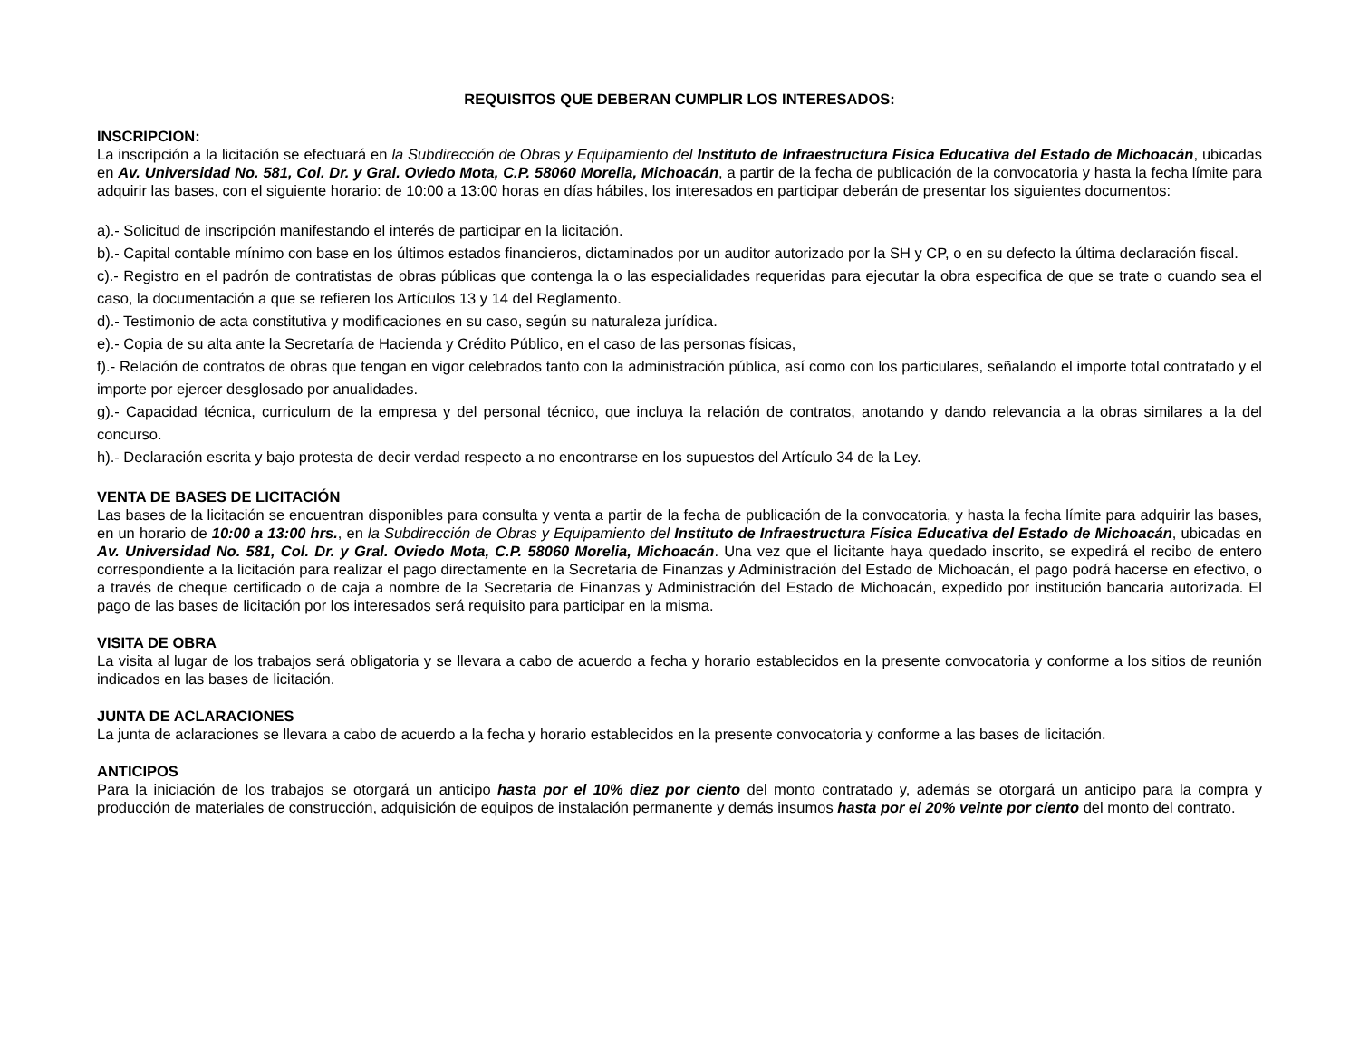REQUISITOS QUE DEBERAN CUMPLIR LOS INTERESADOS:
INSCRIPCION:
La inscripción a la licitación se efectuará en la Subdirección de Obras y Equipamiento del Instituto de Infraestructura Física Educativa del Estado de Michoacán, ubicadas en Av. Universidad No. 581, Col. Dr. y Gral. Oviedo Mota, C.P. 58060 Morelia, Michoacán, a partir de la fecha de publicación de la convocatoria y hasta la fecha límite para adquirir las bases, con el siguiente horario: de 10:00 a 13:00 horas en días hábiles, los interesados en participar deberán de presentar los siguientes documentos:
a).- Solicitud de inscripción manifestando el interés de participar en la licitación.
b).- Capital contable mínimo con base en los últimos estados financieros, dictaminados por un auditor autorizado por la SH y CP, o en su defecto la última declaración fiscal.
c).- Registro en el padrón de contratistas de obras públicas que contenga la o las especialidades requeridas para ejecutar la obra especifica de que se trate o cuando sea el caso, la documentación a que se refieren los Artículos 13 y 14 del Reglamento.
d).- Testimonio de acta constitutiva y modificaciones en su caso, según su naturaleza jurídica.
e).- Copia de su alta ante la Secretaría de Hacienda y Crédito Público, en el caso de las personas físicas,
f).- Relación de contratos de obras que tengan en vigor celebrados tanto con la administración pública, así como con los particulares, señalando el importe total contratado y el importe por ejercer desglosado por anualidades.
g).- Capacidad técnica, curriculum de la empresa y del personal técnico, que incluya la relación de contratos, anotando y dando relevancia a la obras similares a la del concurso.
h).- Declaración escrita y bajo protesta de decir verdad respecto a no encontrarse en los supuestos del Artículo 34 de la Ley.
VENTA DE BASES DE LICITACIÓN
Las bases de la licitación se encuentran disponibles para consulta y venta a partir de la fecha de publicación de la convocatoria, y hasta la fecha límite para adquirir las bases, en un horario de 10:00 a 13:00 hrs., en la Subdirección de Obras y Equipamiento del Instituto de Infraestructura Física Educativa del Estado de Michoacán, ubicadas en Av. Universidad No. 581, Col. Dr. y Gral. Oviedo Mota, C.P. 58060 Morelia, Michoacán. Una vez que el licitante haya quedado inscrito, se expedirá el recibo de entero correspondiente a la licitación para realizar el pago directamente en la Secretaria de Finanzas y Administración del Estado de Michoacán, el pago podrá hacerse en efectivo, o a través de cheque certificado o de caja a nombre de la Secretaria de Finanzas y Administración del Estado de Michoacán, expedido por institución bancaria autorizada. El pago de las bases de licitación por los interesados será requisito para participar en la misma.
VISITA DE OBRA
La visita al lugar de los trabajos será obligatoria y se llevara a cabo de acuerdo a fecha y horario establecidos en la presente convocatoria y conforme a los sitios de reunión indicados en las bases de licitación.
JUNTA DE ACLARACIONES
La junta de aclaraciones se llevara a cabo de acuerdo a la fecha y horario establecidos en la presente convocatoria y conforme a las bases de licitación.
ANTICIPOS
Para la iniciación de los trabajos se otorgará un anticipo hasta por el 10% diez por ciento del monto contratado y, además se otorgará un anticipo para la compra y producción de materiales de construcción, adquisición de equipos de instalación permanente y demás insumos hasta por el 20% veinte por ciento del monto del contrato.